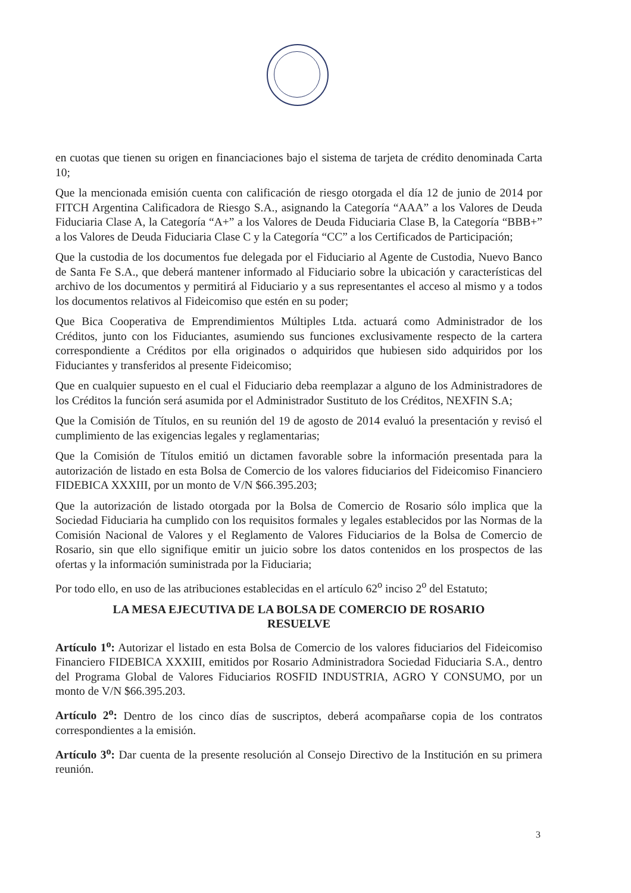en cuotas que tienen su origen en financiaciones bajo el sistema de tarjeta de crédito denominada Carta 10;
Que la mencionada emisión cuenta con calificación de riesgo otorgada el día 12 de junio de 2014 por FITCH Argentina Calificadora de Riesgo S.A., asignando la Categoría “AAA” a los Valores de Deuda Fiduciaria Clase A, la Categoría “A+” a los Valores de Deuda Fiduciaria Clase B, la Categoría “BBB+” a los Valores de Deuda Fiduciaria Clase C y la Categoría “CC” a los Certificados de Participación;
Que la custodia de los documentos fue delegada por el Fiduciario al Agente de Custodia, Nuevo Banco de Santa Fe S.A., que deberá mantener informado al Fiduciario sobre la ubicación y características del archivo de los documentos y permitirá al Fiduciario y a sus representantes el acceso al mismo y a todos los documentos relativos al Fideicomiso que estén en su poder;
Que Bica Cooperativa de Emprendimientos Múltiples Ltda. actuará como Administrador de los Créditos, junto con los Fiduciantes, asumiendo sus funciones exclusivamente respecto de la cartera correspondiente a Créditos por ella originados o adquiridos que hubiesen sido adquiridos por los Fiduciantes y transferidos al presente Fideicomiso;
Que en cualquier supuesto en el cual el Fiduciario deba reemplazar a alguno de los Administradores de los Créditos la función será asumida por el Administrador Sustituto de los Créditos, NEXFIN S.A;
Que la Comisión de Títulos, en su reunión del 19 de agosto de 2014 evaluó la presentación y revisó el cumplimiento de las exigencias legales y reglamentarias;
Que la Comisión de Títulos emitió un dictamen favorable sobre la información presentada para la autorización de listado en esta Bolsa de Comercio de los valores fiduciarios del Fideicomiso Financiero FIDEBICA XXXIII, por un monto de V/N $66.395.203;
Que la autorización de listado otorgada por la Bolsa de Comercio de Rosario sólo implica que la Sociedad Fiduciaria ha cumplido con los requisitos formales y legales establecidos por las Normas de la Comisión Nacional de Valores y el Reglamento de Valores Fiduciarios de la Bolsa de Comercio de Rosario, sin que ello signifique emitir un juicio sobre los datos contenidos en los prospectos de las ofertas y la información suministrada por la Fiduciaria;
Por todo ello, en uso de las atribuciones establecidas en el artículo 62<sup>o</sup> inciso 2<sup>o</sup> del Estatuto;
LA MESA EJECUTIVA DE LA BOLSA DE COMERCIO DE ROSARIO
RESUELVE
Artículo 1<sup>o</sup>: Autorizar el listado en esta Bolsa de Comercio de los valores fiduciarios del Fideicomiso Financiero FIDEBICA XXXIII, emitidos por Rosario Administradora Sociedad Fiduciaria S.A., dentro del Programa Global de Valores Fiduciarios ROSFID INDUSTRIA, AGRO Y CONSUMO, por un monto de V/N $66.395.203.
Artículo 2<sup>o</sup>: Dentro de los cinco días de suscriptos, deberá acompañarse copia de los contratos correspondientes a la emisión.
Artículo 3<sup>o</sup>: Dar cuenta de la presente resolución al Consejo Directivo de la Institución en su primera reunión.
3